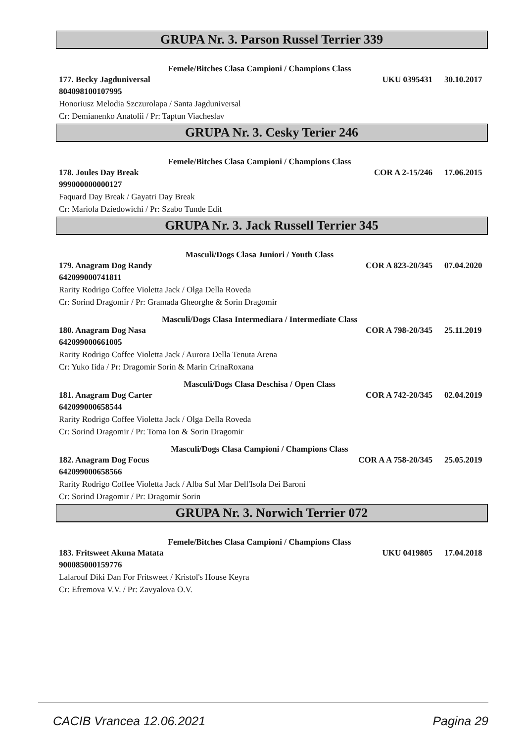GRUPA Nr. 3. Parson Russel Terrier 339
Femele/Bitches Clasa Campioni / Champions Class
177. Becky Jagduniversal UKU 0395431 30.10.2017
804098100107995
Honoriusz Melodia Szczurolapa / Santa Jagduniversal
Cr: Demianenko Anatolii / Pr: Taptun Viacheslav
GRUPA Nr. 3. Cesky Terier 246
Femele/Bitches Clasa Campioni / Champions Class
178. Joules Day Break COR A 2-15/246 17.06.2015
999000000000127
Faquard Day Break / Gayatri Day Break
Cr: Mariola Dziedowichi / Pr: Szabo Tunde Edit
GRUPA Nr. 3. Jack Russell Terrier 345
Masculi/Dogs Clasa Juniori / Youth Class
179. Anagram Dog Randy COR A 823-20/345 07.04.2020
642099000741811
Rarity Rodrigo Coffee Violetta Jack / Olga Della Roveda
Cr: Sorind Dragomir / Pr: Gramada Gheorghe & Sorin Dragomir
Masculi/Dogs Clasa Intermediara / Intermediate Class
180. Anagram Dog Nasa COR A 798-20/345 25.11.2019
642099000661005
Rarity Rodrigo Coffee Violetta Jack / Aurora Della Tenuta Arena
Cr: Yuko Iida / Pr: Dragomir Sorin & Marin CrinaRoxana
Masculi/Dogs Clasa Deschisa / Open Class
181. Anagram Dog Carter COR A 742-20/345 02.04.2019
642099000658544
Rarity Rodrigo Coffee Violetta Jack / Olga Della Roveda
Cr: Sorind Dragomir / Pr: Toma Ion & Sorin Dragomir
Masculi/Dogs Clasa Campioni / Champions Class
182. Anagram Dog Focus COR A A 758-20/345 25.05.2019
642099000658566
Rarity Rodrigo Coffee Violetta Jack / Alba Sul Mar Dell'Isola Dei Baroni
Cr: Sorind Dragomir / Pr: Dragomir Sorin
GRUPA Nr. 3. Norwich Terrier 072
Femele/Bitches Clasa Campioni / Champions Class
183. Fritsweet Akuna Matata UKU 0419805 17.04.2018
900085000159776
Lalarouf Diki Dan For Fritsweet / Kristol's House Keyra
Cr: Efremova V.V. / Pr: Zavyalova O.V.
CACIB Vrancea 12.06.2021 Pagina 29